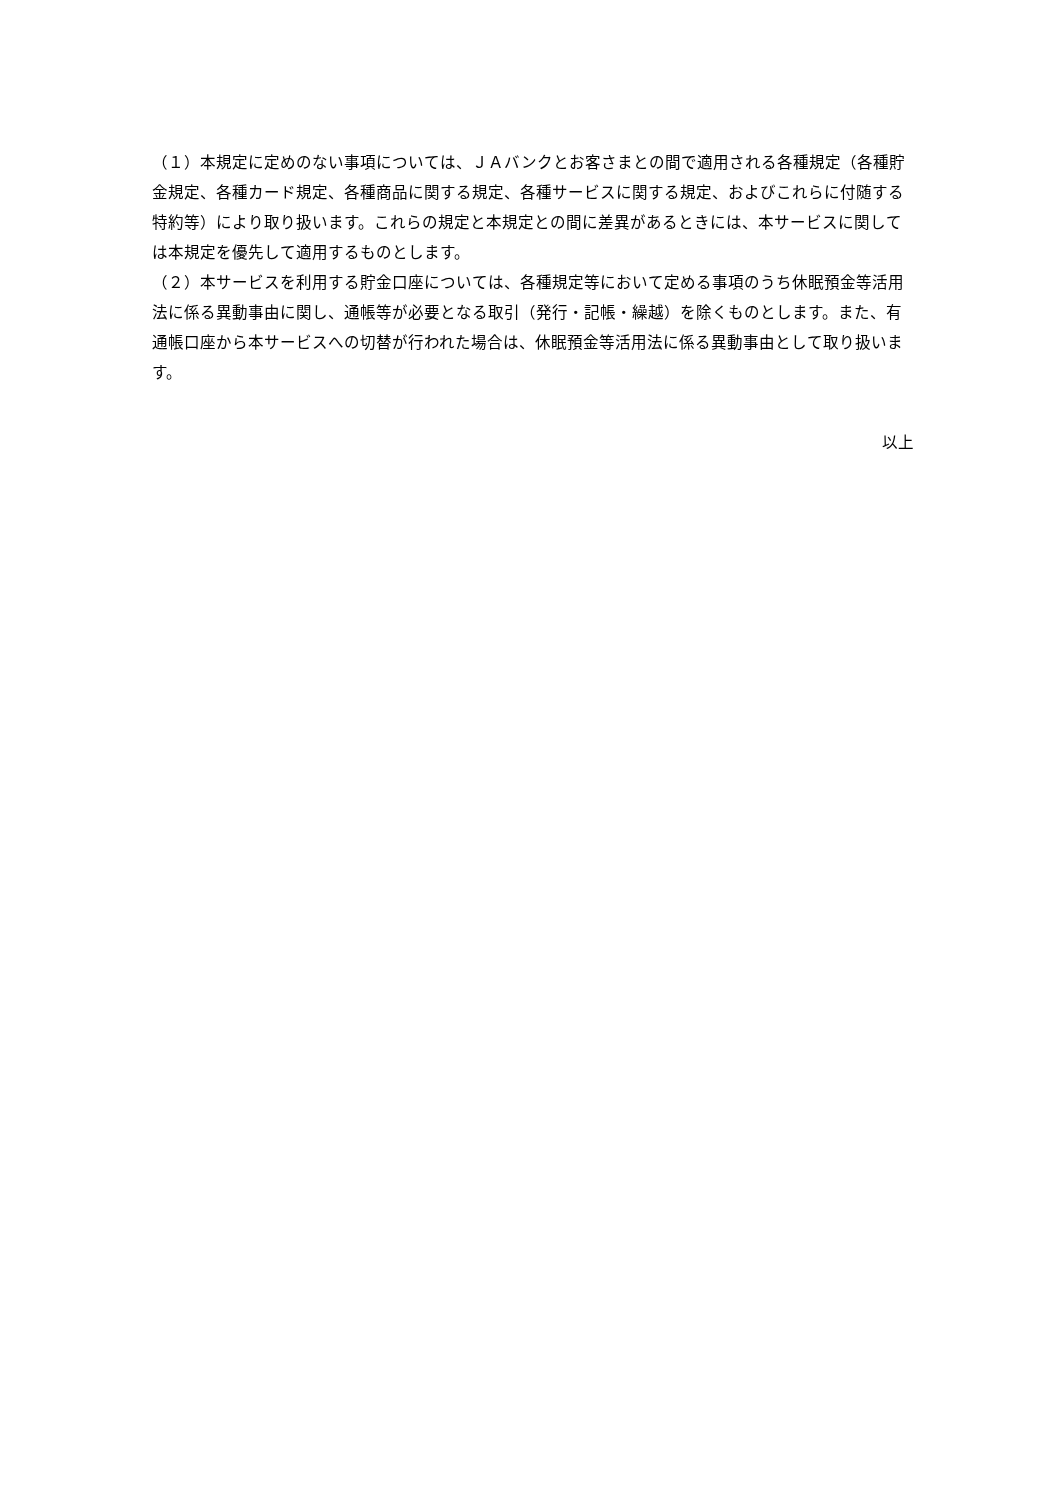（１）本規定に定めのない事項については、ＪＡバンクとお客さまとの間で適用される各種規定（各種貯金規定、各種カード規定、各種商品に関する規定、各種サービスに関する規定、およびこれらに付随する特約等）により取り扱います。これらの規定と本規定との間に差異があるときには、本サービスに関しては本規定を優先して適用するものとします。
（２）本サービスを利用する貯金口座については、各種規定等において定める事項のうち休眠預金等活用法に係る異動事由に関し、通帳等が必要となる取引（発行・記帳・繰越）を除くものとします。また、有通帳口座から本サービスへの切替が行われた場合は、休眠預金等活用法に係る異動事由として取り扱います。
以上